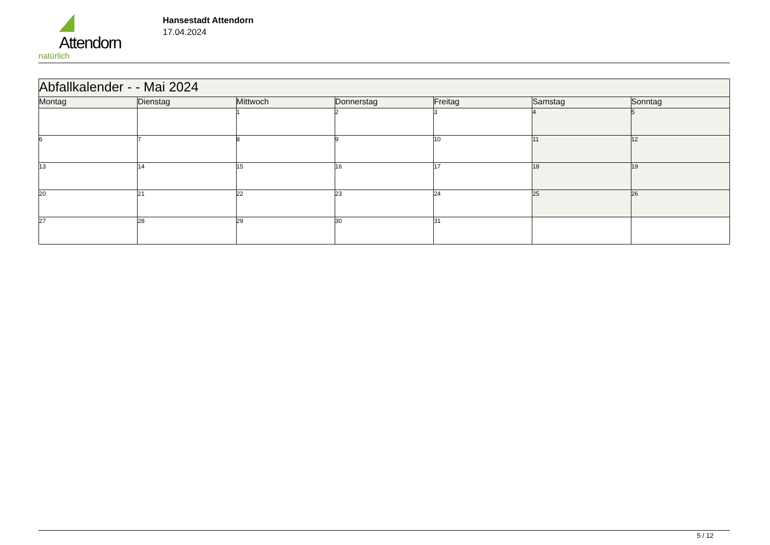Attendorn
natürlich
Hansestadt Attendorn
17.04.2024
| Abfallkalender - - Mai 2024 | | | | | | |
| Montag | Dienstag | Mittwoch | Donnerstag | Freitag | Samstag | Sonntag |
| | | 1 | 2 | 3 | 4 | 5 |
| 6 | 7 | 8 | 9 | 10 | 11 | 12 |
| 13 | 14 | 15 | 16 | 17 | 18 | 19 |
| 20 | 21 | 22 | 23 | 24 | 25 | 26 |
| 27 | 28 | 29 | 30 | 31 | | |
5 / 12